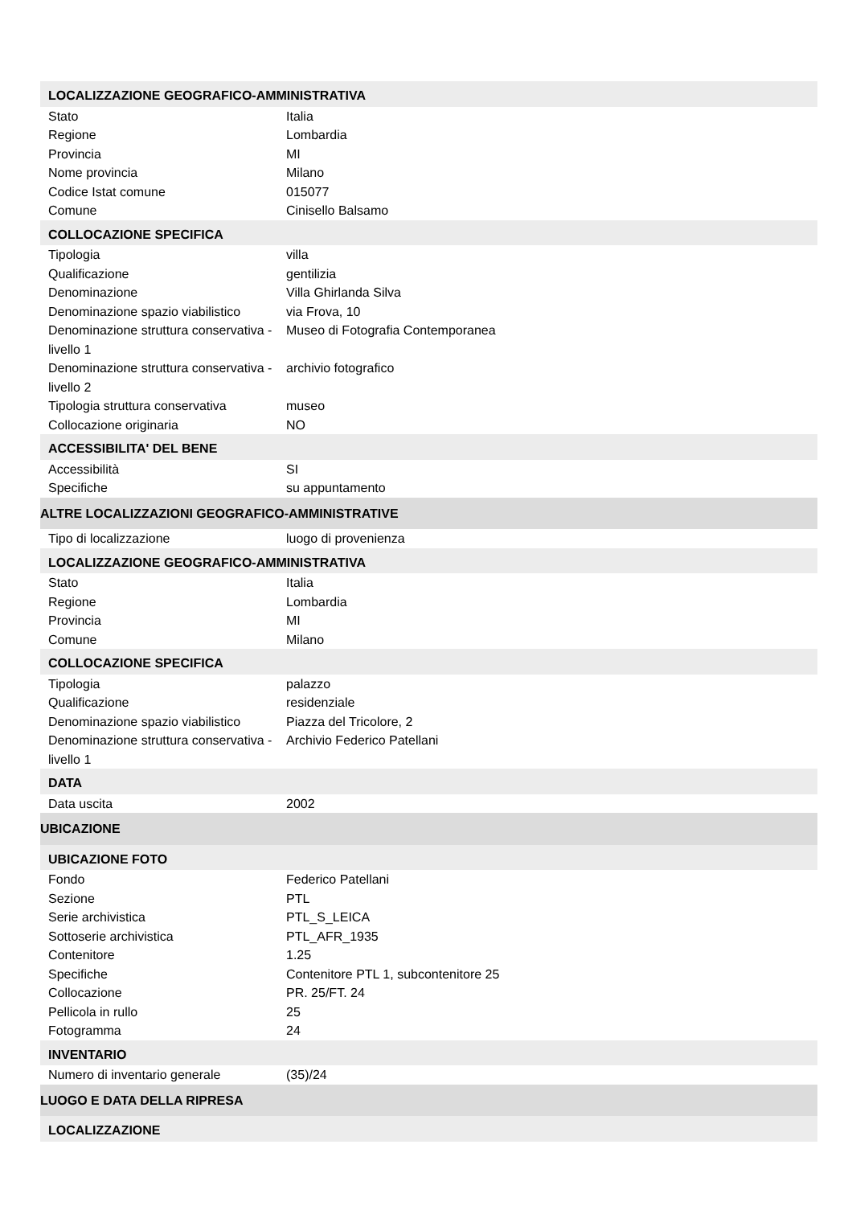| LOCALIZZAZIONE GEOGRAFICO-AMMINISTRATIVA | |
| Stato | Italia |
| Regione | Lombardia |
| Provincia | MI |
| Nome provincia | Milano |
| Codice Istat comune | 015077 |
| Comune | Cinisello Balsamo |
| COLLOCAZIONE SPECIFICA | |
| Tipologia | villa |
| Qualificazione | gentilizia |
| Denominazione | Villa Ghirlanda Silva |
| Denominazione spazio viabilistico | via Frova, 10 |
| Denominazione struttura conservativa - livello 1 | Museo di Fotografia Contemporanea |
| Denominazione struttura conservativa - livello 2 | archivio fotografico |
| Tipologia struttura conservativa | museo |
| Collocazione originaria | NO |
| ACCESSIBILITA' DEL BENE | |
| Accessibilità | SI |
| Specifiche | su appuntamento |
| ALTRE LOCALIZZAZIONI GEOGRAFICO-AMMINISTRATIVE | |
| Tipo di localizzazione | luogo di provenienza |
| LOCALIZZAZIONE GEOGRAFICO-AMMINISTRATIVA | |
| Stato | Italia |
| Regione | Lombardia |
| Provincia | MI |
| Comune | Milano |
| COLLOCAZIONE SPECIFICA | |
| Tipologia | palazzo |
| Qualificazione | residenziale |
| Denominazione spazio viabilistico | Piazza del Tricolore, 2 |
| Denominazione struttura conservativa - livello 1 | Archivio Federico Patellani |
| DATA | |
| Data uscita | 2002 |
| UBICAZIONE | |
| UBICAZIONE FOTO | |
| Fondo | Federico Patellani |
| Sezione | PTL |
| Serie archivistica | PTL_S_LEICA |
| Sottoserie archivistica | PTL_AFR_1935 |
| Contenitore | 1.25 |
| Specifiche | Contenitore PTL 1, subcontenitore 25 |
| Collocazione | PR. 25/FT. 24 |
| Pellicola in rullo | 25 |
| Fotogramma | 24 |
| INVENTARIO | |
| Numero di inventario generale | (35)/24 |
| LUOGO E DATA DELLA RIPRESA | |
| LOCALIZZAZIONE | |